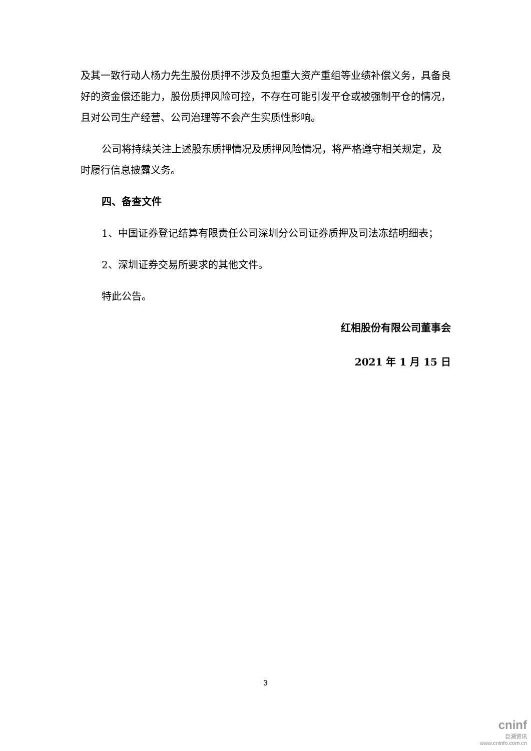及其一致行动人杨力先生股份质押不涉及负担重大资产重组等业绩补偿义务，具备良好的资金偿还能力，股份质押风险可控，不存在可能引发平仓或被强制平仓的情况，且对公司生产经营、公司治理等不会产生实质性影响。
公司将持续关注上述股东质押情况及质押风险情况，将严格遵守相关规定，及时履行信息披露义务。
四、备查文件
1、中国证券登记结算有限责任公司深圳分公司证券质押及司法冻结明细表；
2、深圳证券交易所要求的其他文件。
特此公告。
红相股份有限公司董事会
2021 年 1 月 15 日
3
cninf
巨潮资讯
www.cninfo.com.cn